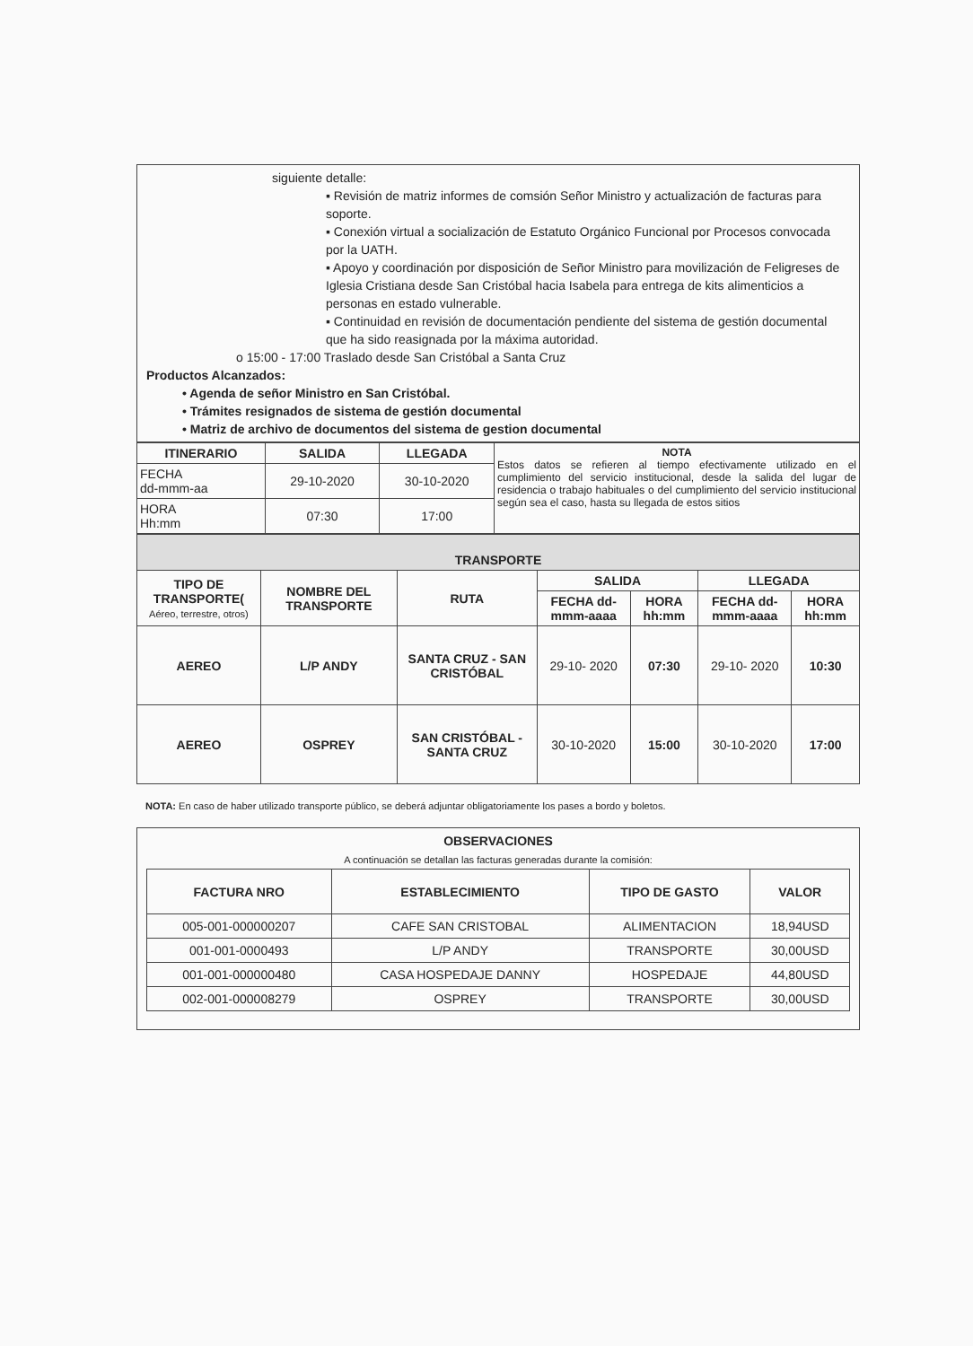siguiente detalle:
▪ Revisión de matriz informes de comsión Señor Ministro y actualización de facturas para soporte.
▪ Conexión virtual a socialización de Estatuto Orgánico Funcional por Procesos convocada por la UATH.
▪ Apoyo y coordinación por disposición de Señor Ministro para movilización de Feligreses de Iglesia Cristiana desde San Cristóbal hacia Isabela para entrega de kits alimenticios a personas en estado vulnerable.
▪ Continuidad en revisión de documentación pendiente del sistema de gestión documental que ha sido reasignada por la máxima autoridad.
o 15:00 - 17:00 Traslado desde San Cristóbal a Santa Cruz
Productos Alcanzados:
• Agenda de señor Ministro en San Cristóbal.
• Trámites resignados de sistema de gestión documental
• Matriz de archivo de documentos del sistema de gestion documental
| ITINERARIO | SALIDA | LLEGADA | NOTA Estos datos se refieren al tiempo efectivamente utilizado en el cumplimiento del servicio institucional, desde la salida del lugar de residencia o trabajo habituales o del cumplimiento del servicio institucional según sea el caso, hasta su llegada de estos sitios |
| FECHA dd-mmm-aa | 29-10-2020 | 30-10-2020 | |
| HORA Hh:mm | 07:30 | 17:00 | |
| TRANSPORTE | | | | | | |
| --- | --- | --- | --- | --- | --- | --- |
| TIPO DE TRANSPORTE( Aéreo, terrestre, otros) | NOMBRE DEL TRANSPORTE | RUTA | SALIDA | | LLEGADA | |
| | | | FECHA dd-mmm-aaaa | HORA hh:mm | FECHA dd-mmm-aaaa | HORA hh:mm |
| AEREO | L/P ANDY | SANTA CRUZ - SAN CRISTÓBAL | 29-10- 2020 | 07:30 | 29-10- 2020 | 10:30 |
| AEREO | OSPREY | SAN CRISTÓBAL - SANTA CRUZ | 30-10-2020 | 15:00 | 30-10-2020 | 17:00 |
NOTA: En caso de haber utilizado transporte público, se deberá adjuntar obligatoriamente los pases a bordo y boletos.
OBSERVACIONES
A continuación se detallan las facturas generadas durante la comisión:
| FACTURA NRO | ESTABLECIMIENTO | TIPO DE GASTO | VALOR |
| --- | --- | --- | --- |
| 005-001-000000207 | CAFE SAN CRISTOBAL | ALIMENTACION | 18,94USD |
| 001-001-0000493 | L/P ANDY | TRANSPORTE | 30,00USD |
| 001-001-000000480 | CASA HOSPEDAJE DANNY | HOSPEDAJE | 44,80USD |
| 002-001-000008279 | OSPREY | TRANSPORTE | 30,00USD |